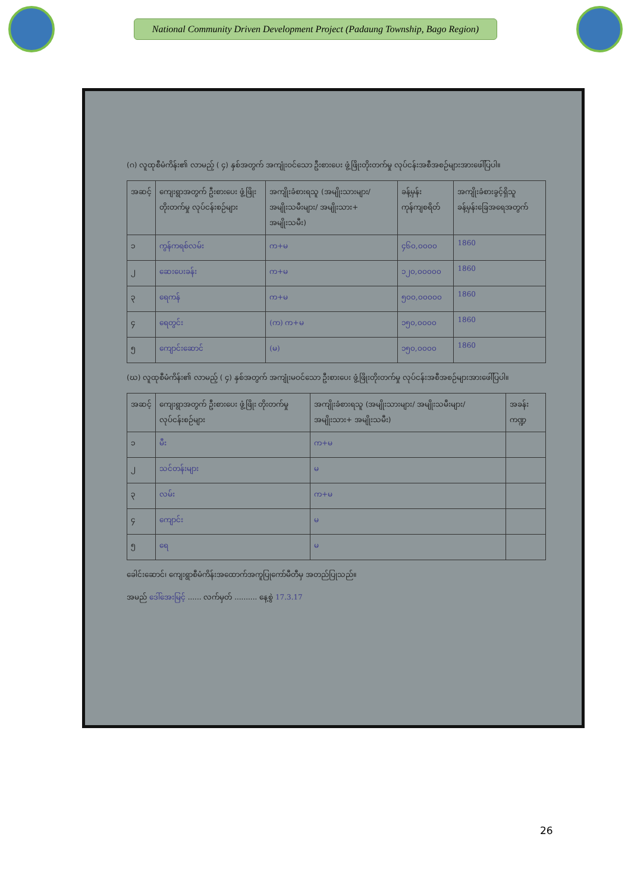National Community Driven Development Project (Padaung Township, Bago Region)
(ဂ) လူထုစီမံကိန်း၏ လာမည့် ( ၄) နှစ်အတွက် အကျုံးဝင်သော ဦးစားပေး ဖွံ့ဖြိုးတိုးတက်မှု လုပ်ငန်းအစီအစဉ်များအားဖေါ်ပြပါ။
| အဆင့် | ကျေးရွာအတွက် ဦးစားပေး ဖွံ့ဖြိုးတိုးတက်မှု လုပ်ငန်းစဉ်များ | အကျိုးခံစားရသူ (အမျိုးသားများ/ အမျိုးသမီးများ/ အမျိုးသား+ အမျိုးသမီး) | ခန့်မှန်းကုန်ကျစရိတ် | အကျိုးခံစားခွင့်ရှိသူ ခန့်မှန်းခြေအရေအတွက် |
| --- | --- | --- | --- | --- |
| ၁ | ကွန်ကရစ်လမ်း | က+မ | ၄၆၀,၀၀၀၀ | 1860 |
| ၂ | ဆေးပေးခန်း | က+မ | ၁၂၀,၀၀၀၀၀ | 1860 |
| ၃ | ရေကန် | က+မ | ၅၀၀,၀၀၀၀၀ | 1860 |
| ၄ | ရေတွင်း | (က) က+မ | ၁၅၀,၀၀၀၀ | 1860 |
| ၅ | ကျောင်းဆောင် | (မ) | ၁၅၀,၀၀၀၀ | 1860 |
(ဃ) လူထုစီမံကိန်း၏ လာမည့် ( ၄) နှစ်အတွက် အကျုံးမဝင်သော ဦးစားပေး ဖွံ့ဖြိုးတိုးတက်မှု လုပ်ငန်းအစီအစဉ်များအားဖေါ်ပြပါ။
| အဆင့် | ကျေးရွာအတွက် ဦးစားပေး ဖွံ့ဖြိုး တိုးတက်မှု လုပ်ငန်းစဉ်များ | အကျိုးခံစားရသူ (အမျိုးသားများ/ အမျိုးသမီးများ/အမျိုးသား+ အမျိုးသမီး) | အခန်းကဏ္ဍ |
| --- | --- | --- | --- |
| ၁ | မီး | က+မ | |
| ၂ | သင်တန်းများ | မ | |
| ၃ | လမ်း | က+မ | |
| ၄ | ကျောင်း | မ | |
| ၅ | ရေ | မ | |
ခေါင်းဆောင်၊ ကျေးရွာစီမံကိန်းအထောက်အကူပြုကော်မီတီမှ အတည်ပြုသည်။
အမည် ဒေါ်အေးမြင့် ...... လက်မှတ် .......... နေ့စွဲ 17.3.17
26